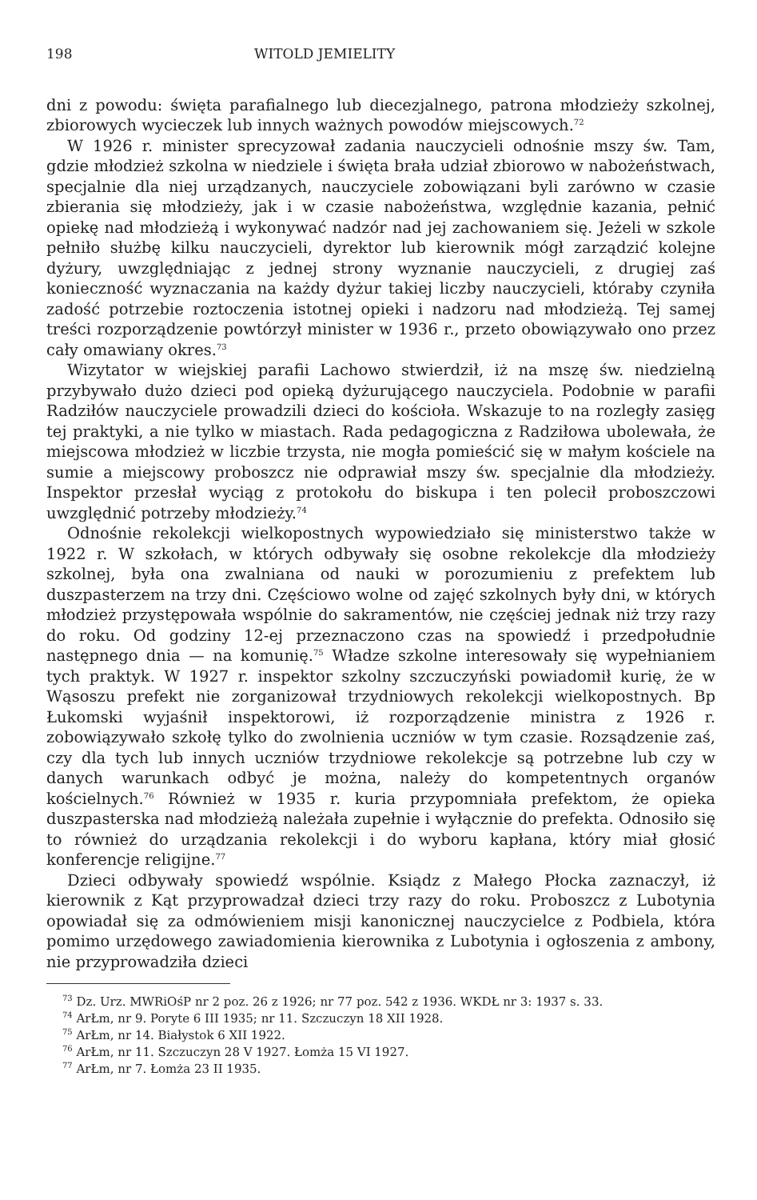198 WITOLD JEMIELITY
dni z powodu: święta parafialnego lub diecezjalnego, patrona młodzieży szkolnej, zbiorowych wycieczek lub innych ważnych powodów miejscowych.<sup>72</sup>
W 1926 r. minister sprecyzował zadania nauczycieli odnośnie mszy św. Tam, gdzie młodzież szkolna w niedziele i święta brała udział zbiorowo w nabożeństwach, specjalnie dla niej urządzanych, nauczyciele zobowiązani byli zarówno w czasie zbierania się młodzieży, jak i w czasie nabożeństwa, względnie kazania, pełnić opiekę nad młodzieżą i wykonywać nadzór nad jej zachowaniem się. Jeżeli w szkole pełniło służbę kilku nauczycieli, dyrektor lub kierownik mógł zarządzić kolejne dyżury, uwzględniając z jednej strony wyznanie nauczycieli, z drugiej zaś konieczność wyznaczania na każdy dyżur takiej liczby nauczycieli, któraby czyniła zadość potrzebie roztoczenia istotnej opieki i nadzoru nad młodzieżą. Tej samej treści rozporządzenie powtórzył minister w 1936 r., przeto obowiązywało ono przez cały omawiany okres.<sup>73</sup>
Wizytator w wiejskiej parafii Lachowo stwierdził, iż na mszę św. niedzielną przybywało dużo dzieci pod opieką dyżurującego nauczyciela. Podobnie w parafii Radziłów nauczyciele prowadzili dzieci do kościoła. Wskazuje to na rozległy zasięg tej praktyki, a nie tylko w miastach. Rada pedagogiczna z Radziłowa ubolewała, że miejscowa młodzież w liczbie trzysta, nie mogła pomieścić się w małym kościele na sumie a miejscowy proboszcz nie odprawiał mszy św. specjalnie dla młodzieży. Inspektor przesłał wyciąg z protokołu do biskupa i ten polecił proboszczowi uwzględnić potrzeby młodzieży.<sup>74</sup>
Odnośnie rekolekcji wielkopostnych wypowiedziało się ministerstwo także w 1922 r. W szkołach, w których odbywały się osobne rekolekcje dla młodzieży szkolnej, była ona zwalniana od nauki w porozumieniu z prefektem lub duszpasterzem na trzy dni. Częściowo wolne od zajęć szkolnych były dni, w których młodzież przystępowała wspólnie do sakramentów, nie częściej jednak niż trzy razy do roku. Od godziny 12-ej przeznaczono czas na spowiedź i przedpołudnie następnego dnia — na komunię.<sup>75</sup> Władze szkolne interesowały się wypełnianiem tych praktyk. W 1927 r. inspektor szkolny szczuczyński powiadomił kurię, że w Wąsoszu prefekt nie zorganizował trzydniowych rekolekcji wielkopostnych. Bp Łukomski wyjaśnił inspektorowi, iż rozporządzenie ministra z 1926 r. zobowiązywało szkołę tylko do zwolnienia uczniów w tym czasie. Rozsądzenie zaś, czy dla tych lub innych uczniów trzydniowe rekolekcje są potrzebne lub czy w danych warunkach odbyć je można, należy do kompetentnych organów kościelnych.<sup>76</sup> Również w 1935 r. kuria przypomniała prefektom, że opieka duszpasterska nad młodzieżą należała zupełnie i wyłącznie do prefekta. Odnosiło się to również do urządzania rekolekcji i do wyboru kapłana, który miał głosić konferencje religijne.<sup>77</sup>
Dzieci odbywały spowiedź wspólnie. Ksiądz z Małego Płocka zaznaczył, iż kierownik z Kąt przyprowadzał dzieci trzy razy do roku. Proboszcz z Lubotynia opowiadał się za odmówieniem misji kanonicznej nauczycielce z Podbiela, która pomimo urzędowego zawiadomienia kierownika z Lubotynia i ogłoszenia z ambony, nie przyprowadziła dzieci
<sup>73</sup> Dz. Urz. MWRiOśP nr 2 poz. 26 z 1926; nr 77 poz. 542 z 1936. WKDŁ nr 3: 1937 s. 33.
<sup>74</sup> ArŁm, nr 9. Poryte 6 III 1935; nr 11. Szczuczyn 18 XII 1928.
<sup>75</sup> ArŁm, nr 14. Białystok 6 XII 1922.
<sup>76</sup> ArŁm, nr 11. Szczuczyn 28 V 1927. Łomża 15 VI 1927.
<sup>77</sup> ArŁm, nr 7. Łomża 23 II 1935.